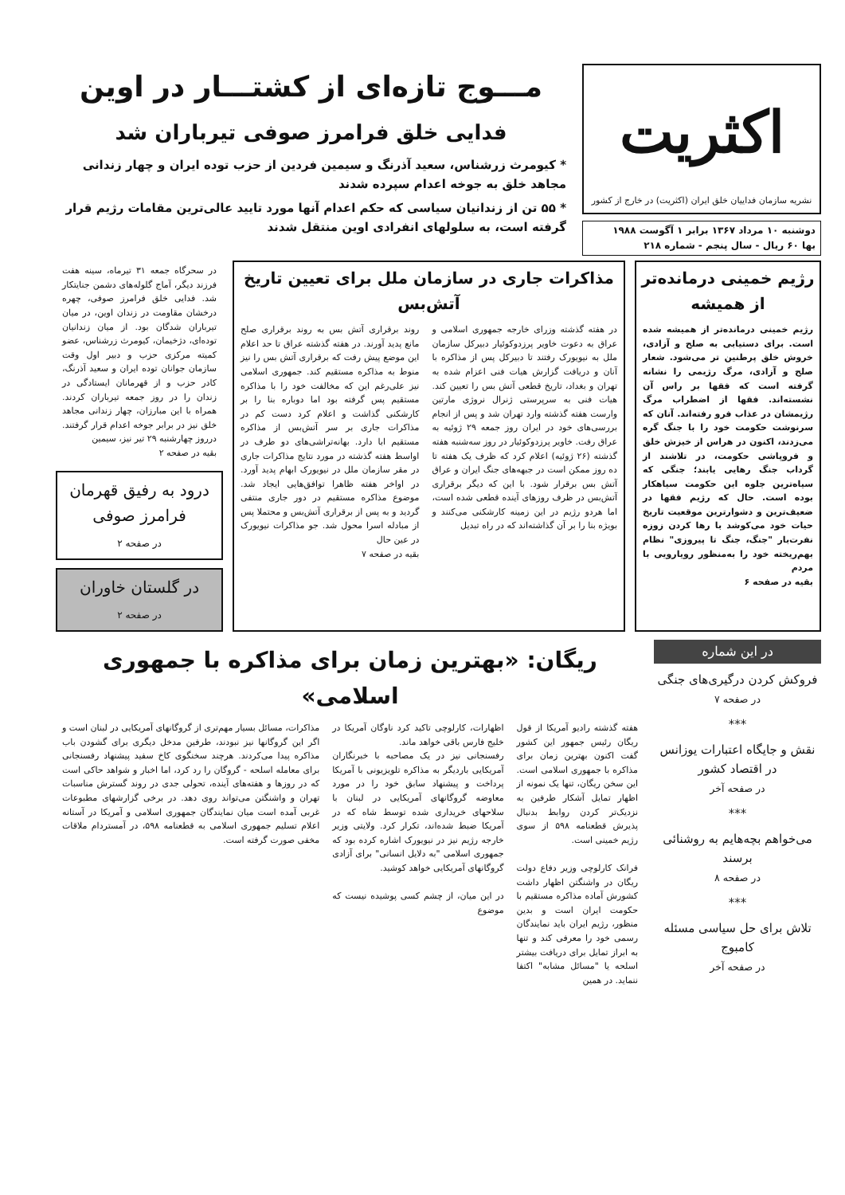اکثریت
نشریه سازمان فداییان خلق ایران (اکثریت) در خارج از کشور
دوشنبه ۱۰ مرداد ۱۳۶۷ برابر ۱ آگوست ۱۹۸۸
بها ۶۰ ریال - سال پنجم - شماره ۲۱۸
مـــوج تازه‌ای از کشتـــار در اوین
فدایی خلق فرامرز صوفی تیرباران شد
* کیومرث زرشناس، سعید آذرنگ و سیمین فردین از حزب توده ایران و چهار زندانی مجاهد خلق به جوخه اعدام سپرده شدند
* ۵۵ تن از زندانیان سیاسی که حکم اعدام آنها مورد تایید عالی‌ترین مقامات رژیم قرار گرفته است، به سلولهای انفرادی اوین منتقل شدند
رژیم خمینی درمانده‌تر از همیشه
رژیم خمینی درمانده‌تر از همیشه شده است. برای دستیابی به صلح و آزادی، خروش خلق پرطنین تر می‌شود. شعار صلح و آزادی، مرگ رژیمی را نشانه گرفته است که فقها بر راس آن نشسته‌اند. فقها از اضطراب مرگ رژیمشان در عذاب فرو رفته‌اند. آنان که سرنوشت حکومت خود را با جنگ گره می‌زدند، اکنون در هراس از خیزش خلق و فروپاشی حکومت، در تلاشند از گرداب جنگ رهایی یابند؛ جنگی که سیاه‌ترین جلوه این حکومت سیاهکار بوده است. حال که رژیم فقها در ضعیف‌ترین و دشوارترین موقعیت تاریخ حیات خود می‌کوشد با رها کردن زوزه نفرت‌بار "جنگ، جنگ تا پیروزی" نظام بهم‌ریخته خود را به‌منظور رویارویی با مردم
بقیه در صفحه ۶
مذاکرات جاری در سازمان ملل برای تعیین تاریخ آتش‌بس
در هفته گذشته وزرای خارجه جمهوری اسلامی و عراق به دعوت خاویر پرزدوکوئیار دبیرکل سازمان ملل به نیویورک رفتند تا دبیرکل پس از مذاکره با آنان و دریافت گزارش هیات فنی اعزام شده به تهران و بغداد، تاریخ قطعی آتش بس را تعیین کند. هیات فنی به سرپرستی ژنرال نروژی مارتین وارست هفته گذشته وارد تهران شد و پس از انجام بررسی‌های خود در ایران روز جمعه ۲۹ ژوئیه به عراق رفت. خاویر پرزدوکوئیار در روز سه‌شنبه هفته گذشته (۲۶ ژوئیه) اعلام کرد که ظرف یک هفته تا ده روز ممکن است در جبهه‌های جنگ ایران و عراق آتش بس برقرار شود. با این که دیگر برقراری آتش‌بس در ظرف روزهای آینده قطعی شده است، اما هردو رژیم در این زمینه کارشکنی می‌کنند و بویژه بنا را بر آن گذاشته‌اند که در راه تبدیل
روند برقراری آتش بس به روند برقراری صلح مانع پدید آورند. در هفته گذشته عراق تا حد اعلام این موضع پیش رفت که برقراری آتش بس را نیز منوط به مذاکره مستقیم کند. جمهوری اسلامی نیز علی‌رغم این که مخالفت خود را با مذاکره مستقیم پس گرفته بود اما دوباره بنا را بر کارشکنی گذاشت و اعلام کرد دست کم در مذاکرات جاری بر سر آتش‌بس از مذاکره مستقیم ابا دارد. بهانه‌تراشی‌های دو طرف در اواسط هفته گذشته در مورد نتایج مذاکرات جاری در مقر سازمان ملل در نیویورک ابهام پدید آورد. در اواخر هفته ظاهرا توافق‌هایی ایجاد شد. موضوع مذاکره مستقیم در دور جاری منتفی گردید و به پس از برقراری آتش‌بس و محتملا پس از مبادله اسرا محول شد. جو مذاکرات نیویورک در عین حال
بقیه در صفحه ۷
در سحرگاه جمعه ۳۱ تیرماه، سینه هفت فرزند دیگر، آماج گلوله‌های دشمن جنایتکار شد. فدایی خلق فرامرز صوفی، چهره درخشان مقاومت در زندان اوین، در میان تیرباران شدگان بود. از میان زندانیان توده‌ای، دژخیمان، کیومرث زرشناس، عضو کمیته مرکزی حزب و دبیر اول وقت سازمان جوانان توده ایران و سعید آذرنگ، کادر حزب و از قهرمانان ایستادگی در زندان را در روز جمعه تیرباران کردند. همراه با این مبارزان، چهار زندانی مجاهد خلق نیز در برابر جوخه اعدام قرار گرفتند. درروز چهارشنبه ۲۹ تیر نیز، سیمین
بقیه در صفحه ۲
درود به رفیق قهرمان فرامرز صوفی
در صفحه ۲
در گلستان خاوران
در صفحه ۲
در این شماره
فروکش کردن درگیری‌های جنگی
در صفحه ۷
***
نقش و جایگاه اعتبارات یوزانس در اقتصاد کشور
در صفحه آخر
***
می‌خواهم بچه‌هایم به روشنائی برسند
در صفحه ۸
***
تلاش برای حل سیاسی مسئله کامبوج
در صفحه آخر
ریگان: «بهترین زمان برای مذاکره با جمهوری اسلامی»
هفته گذشته رادیو آمریکا از قول ریگان رئیس جمهور این کشور گفت اکنون بهترین زمان برای مذاکره با جمهوری اسلامی است. این سخن ریگان، تنها یک نمونه از اظهار تمایل آشکار طرفین به نزدیک‌تر کردن روابط بدنبال پذیرش قطعنامه ۵۹۸ از سوی رژیم خمینی است.
فرانک کارلوچی وزیر دفاع دولت ریگان در واشنگتن اظهار داشت کشورش آماده مذاکره مستقیم با حکومت ایران است و بدین منظور، رژیم ایران باید نمایندگان رسمی خود را معرفی کند و تنها به ابراز تمایل برای دریافت بیشتر اسلحه یا "مسائل مشابه" اکتفا ننماید. در همین
اظهارات، کارلوچی تاکید کرد ناوگان آمریکا در خلیج فارس باقی خواهد ماند.
رفسنجانی نیز در یک مصاحبه با خبرنگاران آمریکایی باردیگر به مذاکره تلویزیونی با آمریکا پرداخت و پیشنهاد سابق خود را در مورد معاوضه گروگانهای آمریکایی در لبنان با سلاحهای خریداری شده توسط شاه که در آمریکا ضبط شده‌اند، تکرار کرد. ولایتی وزیر خارجه رژیم نیز در نیویورک اشاره کرده بود که جمهوری اسلامی "به دلایل انسانی" برای آزادی گروگانهای آمریکایی خواهد کوشید.
در این میان، از چشم کسی پوشیده نیست که موضوع
مذاکرات، مسائل بسیار مهم‌تری از گروگانهای آمریکایی در لبنان است و اگر این گروگانها نیز نبودند، طرفین مدخل دیگری برای گشودن باب مذاکره پیدا می‌کردند. هرچند سخنگوی کاخ سفید پیشنهاد رفسنجانی برای معامله اسلحه - گروگان را رد کرد، اما اخبار و شواهد حاکی است که در روزها و هفته‌های آینده، تحولی جدی در روند گسترش مناسبات تهران و واشنگتن می‌تواند روی دهد. در برخی گزارشهای مطبوعات غربی آمده است میان نمایندگان جمهوری اسلامی و آمریکا در آستانه اعلام تسلیم جمهوری اسلامی به قطعنامه ۵۹۸، در آمستردام ملاقات مخفی صورت گرفته است.